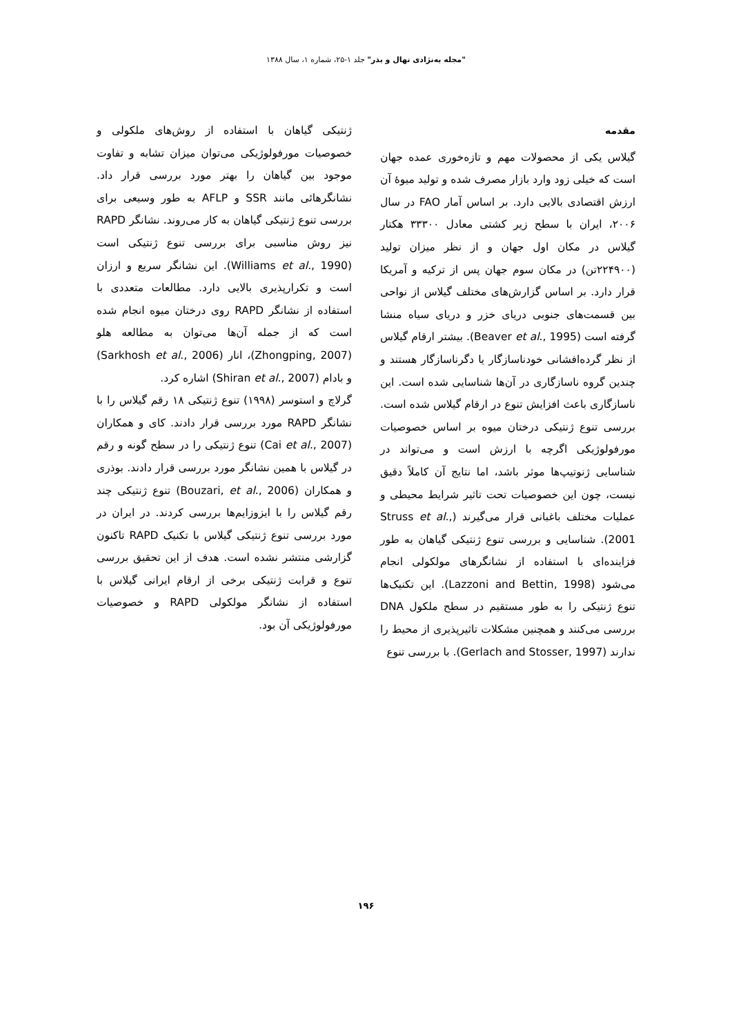"مجله به‌نژادی نهال و بذر" جلد ۱-۲۵، شماره ۱، سال ۱۳۸۸
مقدمه
گیلاس یکی از محصولات مهم و تازه‌خوری عمده جهان است که خیلی زود وارد بازار مصرف شده و تولید میوهٔ آن ارزش اقتصادی بالایی دارد. بر اساس آمار FAO در سال ۲۰۰۶، ایران با سطح زیر کشتی معادل ۳۳۳۰۰ هکتار گیلاس در مکان اول جهان و از نظر میزان تولید (۲۲۴۹۰۰تن) در مکان سوم جهان پس از ترکیه و آمریکا قرار دارد. بر اساس گزارش‌های مختلف گیلاس از نواحی بین قسمت‌های جنوبی دریای خزر و دریای سیاه منشا گرفته است (Beaver et al., 1995). بیشتر ارقام گیلاس از نظر گرده‌افشانی خودناسازگار یا دگرناسازگار هستند و چندین گروه ناسازگاری در آن‌ها شناسایی شده است. این ناسازگاری باعث افزایش تنوع در ارقام گیلاس شده است. بررسی تنوع ژنتیکی درختان میوه بر اساس خصوصیات مورفولوژیکی اگرچه با ارزش است و می‌تواند در شناسایی ژنوتیپ‌ها موثر باشد، اما نتایج آن کاملاً دقیق نیست، چون این خصوصیات تحت تاثیر شرایط محیطی و عملیات مختلف باغبانی قرار می‌گیرند (Struss et al., 2001). شناسایی و بررسی تنوع ژنتیکی گیاهان به طور فزاینده‌ای با استفاده از نشانگرهای مولکولی انجام می‌شود (Lazzoni and Bettin, 1998). این تکنیک‌ها تنوع ژنتیکی را به طور مستقیم در سطح ملکول DNA بررسی می‌کنند و همچنین مشکلات تاثیرپذیری از محیط را ندارند (Gerlach and Stosser, 1997). با بررسی تنوع
ژنتیکی گیاهان با استفاده از روش‌های ملکولی و خصوصیات مورفولوژیکی می‌توان میزان تشابه و تفاوت موجود بین گیاهان را بهتر مورد بررسی قرار داد. نشانگرهائی مانند SSR و AFLP به طور وسیعی برای بررسی تنوع ژنتیکی گیاهان به کار می‌روند. نشانگر RAPD نیز روش مناسبی برای بررسی تنوع ژنتیکی است (Williams et al., 1990). این نشانگر سریع و ارزان است و تکرارپذیری بالایی دارد. مطالعات متعددی با استفاده از نشانگر RAPD روی درختان میوه انجام شده است که از جمله آن‌ها می‌توان به مطالعه هلو (Zhongping, 2007)، انار (Sarkhosh et al., 2006) و بادام (Shiran et al., 2007) اشاره کرد.
گرلاچ و استوسر (۱۹۹۸) تنوع ژنتیکی ۱۸ رقم گیلاس را با نشانگر RAPD مورد بررسی قرار دادند. کای و همکاران (Cai et al., 2007) تنوع ژنتیکی را در سطح گونه و رقم در گیلاس با همین نشانگر مورد بررسی قرار دادند. بوذری و همکاران (Bouzari, et al., 2006) تنوع ژنتیکی چند رقم گیلاس را با ایزوزایم‌ها بررسی کردند. در ایران در مورد بررسی تنوع ژنتیکی گیلاس با تکنیک RAPD تاکنون گزارشی منتشر نشده است. هدف از این تحقیق بررسی تنوع و قرابت ژنتیکی برخی از ارقام ایرانی گیلاس با استفاده از نشانگر مولکولی RAPD و خصوصیات مورفولوژیکی آن بود.
۱۹۶